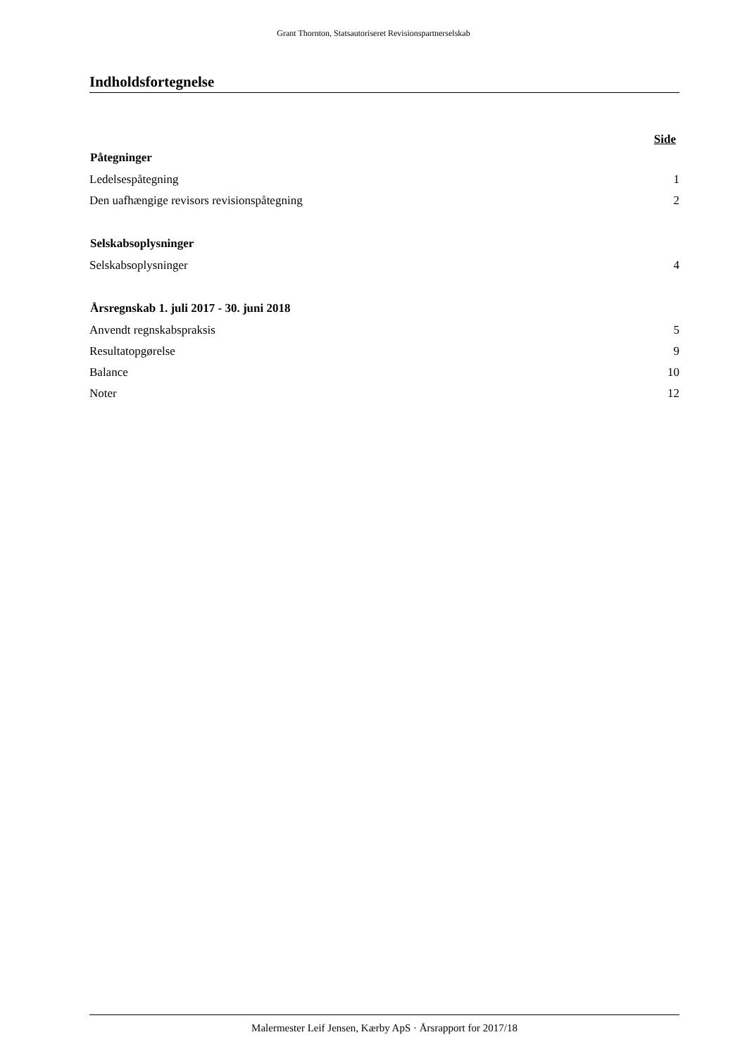Grant Thornton, Statsautoriseret Revisionspartnerselskab
Indholdsfortegnelse
Side
| Påtegninger | |
| --- | --- |
| Ledelsespåtegning | 1 |
| Den uafhængige revisors revisionspåtegning | 2 |
| Selskabsoplysninger | |
| Selskabsoplysninger | 4 |
| Årsregnskab 1. juli 2017 - 30. juni 2018 | |
| Anvendt regnskabspraksis | 5 |
| Resultatopgørelse | 9 |
| Balance | 10 |
| Noter | 12 |
Malermester Leif Jensen, Kærby ApS · Årsrapport for 2017/18